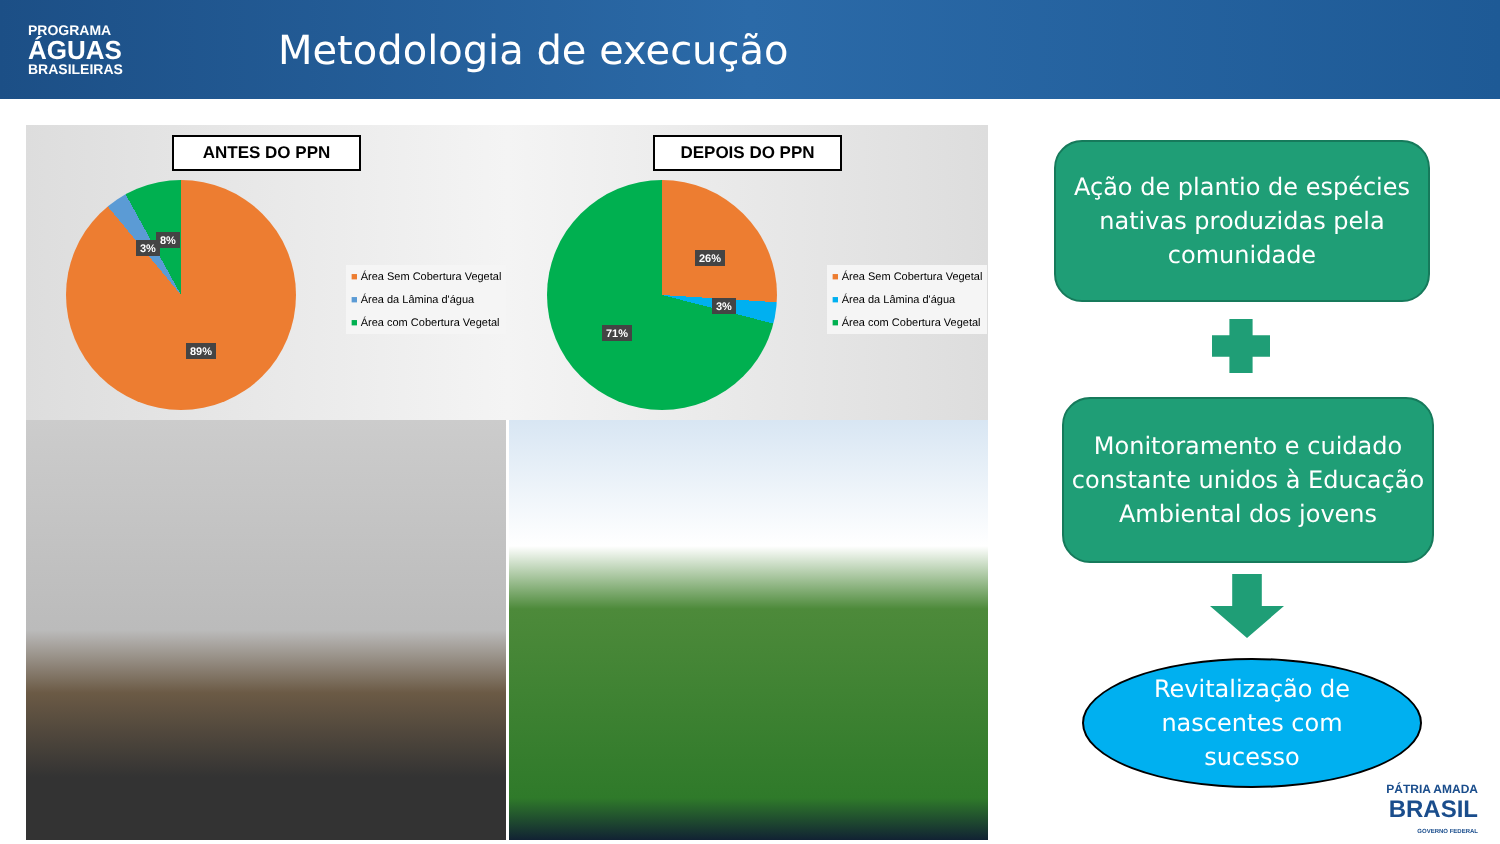PROGRAMA
ÁGUAS
BRASILEIRAS
Metodologia de execução
ANTES DO PPN
3%
8%
89%
■ Área Sem Cobertura Vegetal
■ Área da Lâmina d'água
■ Área com Cobertura Vegetal
DEPOIS DO PPN
26%
3%
71%
■ Área Sem Cobertura Vegetal
■ Área da Lâmina d'água
■ Área com Cobertura Vegetal
Ação de plantio de espécies nativas produzidas pela comunidade
Monitoramento e cuidado constante unidos à Educação Ambiental dos jovens
Revitalização de
nascentes com
sucesso
PÁTRIA AMADA
BRASIL
GOVERNO FEDERAL